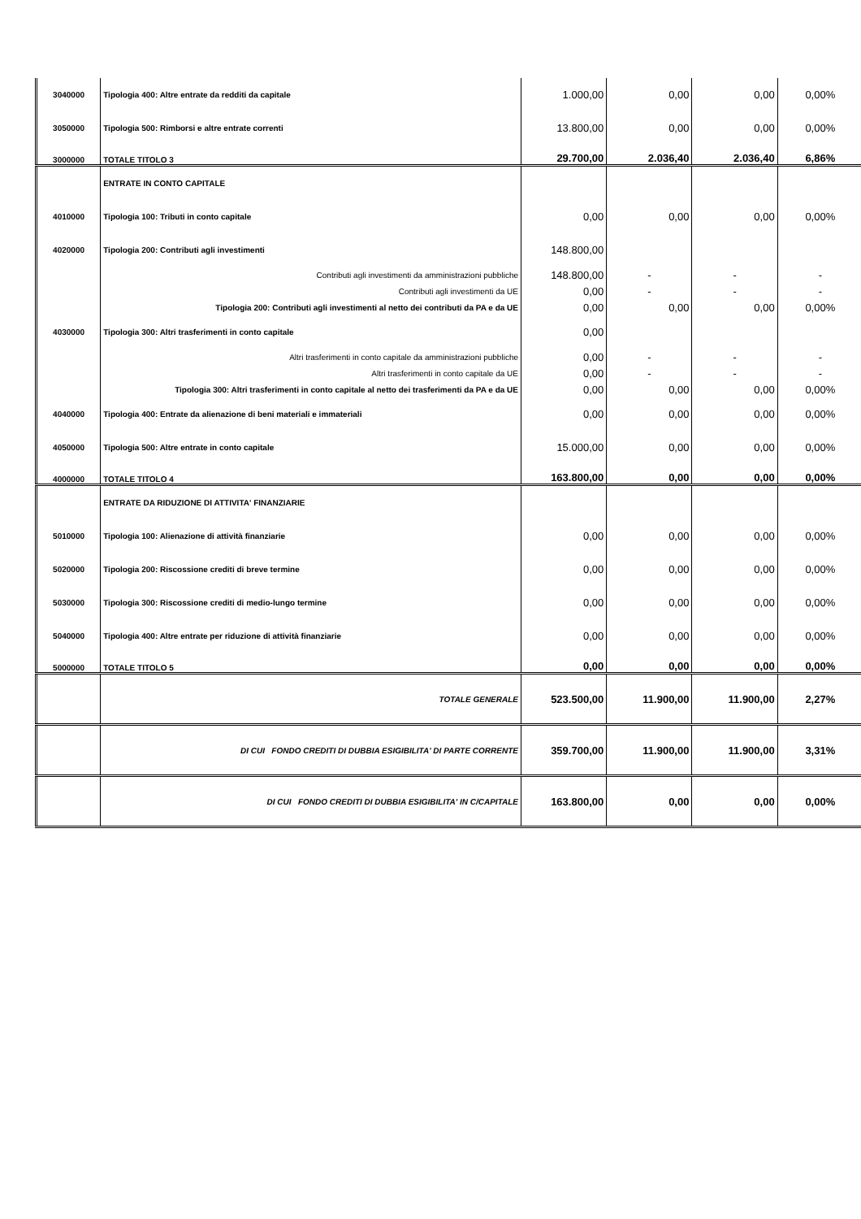| 3040000 | Tipologia 400: Altre entrate da redditi da capitale | 1.000,00 | 0,00 | 0,00 | 0,00% |
| 3050000 | Tipologia 500: Rimborsi e altre entrate correnti | 13.800,00 | 0,00 | 0,00 | 0,00% |
| 3000000 | TOTALE TITOLO 3 | 29.700,00 | 2.036,40 | 2.036,40 | 6,86% |
| | ENTRATE IN CONTO CAPITALE | | | | |
| 4010000 | Tipologia 100: Tributi in conto capitale | 0,00 | 0,00 | 0,00 | 0,00% |
| 4020000 | Tipologia 200: Contributi agli investimenti | 148.800,00 | | | |
| | Contributi agli investimenti da amministrazioni pubbliche | 148.800,00 | - | - | - |
| | Contributi agli investimenti da UE | 0,00 | - | - | - |
| | Tipologia 200: Contributi agli investimenti al netto dei contributi da PA e da UE | 0,00 | 0,00 | 0,00 | 0,00% |
| 4030000 | Tipologia 300: Altri trasferimenti in conto capitale | 0,00 | | | |
| | Altri trasferimenti in conto capitale da amministrazioni pubbliche | 0,00 | - | - | - |
| | Altri trasferimenti in conto capitale da UE | 0,00 | - | - | - |
| | Tipologia 300: Altri trasferimenti in conto capitale al netto dei trasferimenti da PA e da UE | 0,00 | 0,00 | 0,00 | 0,00% |
| 4040000 | Tipologia 400: Entrate da alienazione di beni materiali e immateriali | 0,00 | 0,00 | 0,00 | 0,00% |
| 4050000 | Tipologia 500: Altre entrate in conto capitale | 15.000,00 | 0,00 | 0,00 | 0,00% |
| 4000000 | TOTALE TITOLO 4 | 163.800,00 | 0,00 | 0,00 | 0,00% |
| | ENTRATE DA RIDUZIONE DI ATTIVITA' FINANZIARIE | | | | |
| 5010000 | Tipologia 100: Alienazione di attività finanziarie | 0,00 | 0,00 | 0,00 | 0,00% |
| 5020000 | Tipologia 200: Riscossione crediti di breve termine | 0,00 | 0,00 | 0,00 | 0,00% |
| 5030000 | Tipologia 300: Riscossione crediti di medio-lungo termine | 0,00 | 0,00 | 0,00 | 0,00% |
| 5040000 | Tipologia 400: Altre entrate per riduzione di attività finanziarie | 0,00 | 0,00 | 0,00 | 0,00% |
| 5000000 | TOTALE TITOLO 5 | 0,00 | 0,00 | 0,00 | 0,00% |
| | TOTALE GENERALE | 523.500,00 | 11.900,00 | 11.900,00 | 2,27% |
| | DI CUI FONDO CREDITI DI DUBBIA ESIGIBILITA' DI PARTE CORRENTE | 359.700,00 | 11.900,00 | 11.900,00 | 3,31% |
| | DI CUI FONDO CREDITI DI DUBBIA ESIGIBILITA' IN C/CAPITALE | 163.800,00 | 0,00 | 0,00 | 0,00% |